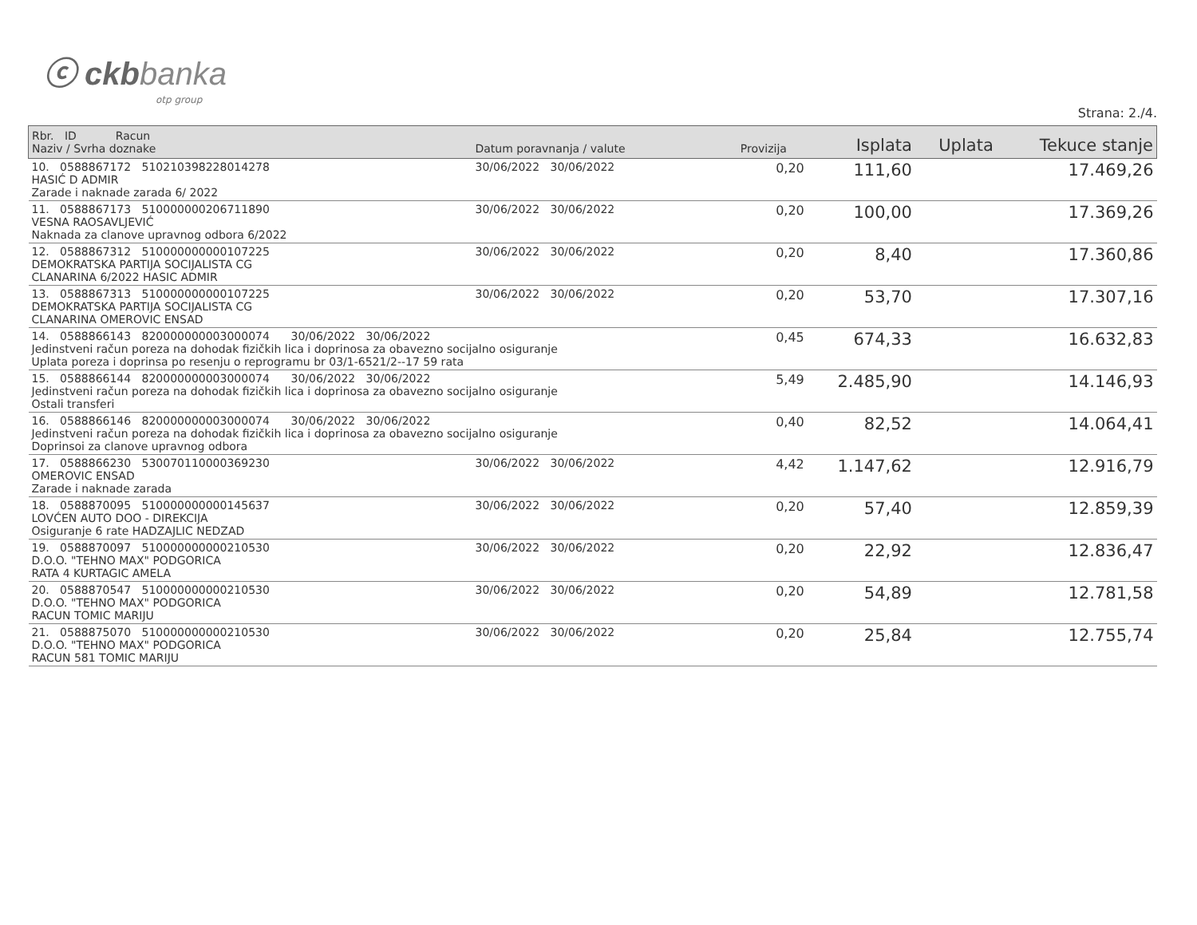ⓒ ckbbanka
otp group
Strana: 2./4.
| Rbr. ID Racun Naziv / Svrha doznake | Datum poravnanja / valute | Provizija | Isplata | Uplata | Tekuce stanje |
| --- | --- | --- | --- | --- | --- |
| 10. 0588867172 510210398228014278 HASIĆ D ADMIR Zarade i naknade zarada 6/ 2022 | 30/06/2022 30/06/2022 | 0,20 | 111,60 | | 17.469,26 |
| 11. 0588867173 510000000206711890 VESNA RAOSAVLJEVIĆ Naknada za clanove upravnog odbora 6/2022 | 30/06/2022 30/06/2022 | 0,20 | 100,00 | | 17.369,26 |
| 12. 0588867312 510000000000107225 DEMOKRATSKA PARTIJA SOCIJALISTA CG CLANARINA 6/2022 HASIC ADMIR | 30/06/2022 30/06/2022 | 0,20 | 8,40 | | 17.360,86 |
| 13. 0588867313 510000000000107225 DEMOKRATSKA PARTIJA SOCIJALISTA CG CLANARINA OMEROVIC ENSAD | 30/06/2022 30/06/2022 | 0,20 | 53,70 | | 17.307,16 |
| 14. 0588866143 820000000003000074 30/06/2022 30/06/2022 Jedinstveni račun poreza na dohodak fizičkih lica i doprinosa za obavezno socijalno osiguranje Uplata poreza i doprinsa po resenju o reprogramu br 03/1-6521/2--17 59 rata | | 0,45 | 674,33 | | 16.632,83 |
| 15. 0588866144 820000000003000074 30/06/2022 30/06/2022 Jedinstveni račun poreza na dohodak fizičkih lica i doprinosa za obavezno socijalno osiguranje Ostali transferi | | 5,49 | 2.485,90 | | 14.146,93 |
| 16. 0588866146 820000000003000074 30/06/2022 30/06/2022 Jedinstveni račun poreza na dohodak fizičkih lica i doprinosa za obavezno socijalno osiguranje Doprinsoi za clanove upravnog odbora | | 0,40 | 82,52 | | 14.064,41 |
| 17. 0588866230 530070110000369230 OMEROVIC ENSAD Zarade i naknade zarada | 30/06/2022 30/06/2022 | 4,42 | 1.147,62 | | 12.916,79 |
| 18. 0588870095 510000000000145637 LOVĆEN AUTO DOO - DIREKCIJA Osiguranje 6 rate HADZAJLIC NEDZAD | 30/06/2022 30/06/2022 | 0,20 | 57,40 | | 12.859,39 |
| 19. 0588870097 510000000000210530 D.O.O. "TEHNO MAX" PODGORICA RATA 4 KURTAGIC AMELA | 30/06/2022 30/06/2022 | 0,20 | 22,92 | | 12.836,47 |
| 20. 0588870547 510000000000210530 D.O.O. "TEHNO MAX" PODGORICA RACUN TOMIC MARIJU | 30/06/2022 30/06/2022 | 0,20 | 54,89 | | 12.781,58 |
| 21. 0588875070 510000000000210530 D.O.O. "TEHNO MAX" PODGORICA RACUN 581 TOMIC MARIJU | 30/06/2022 30/06/2022 | 0,20 | 25,84 | | 12.755,74 |